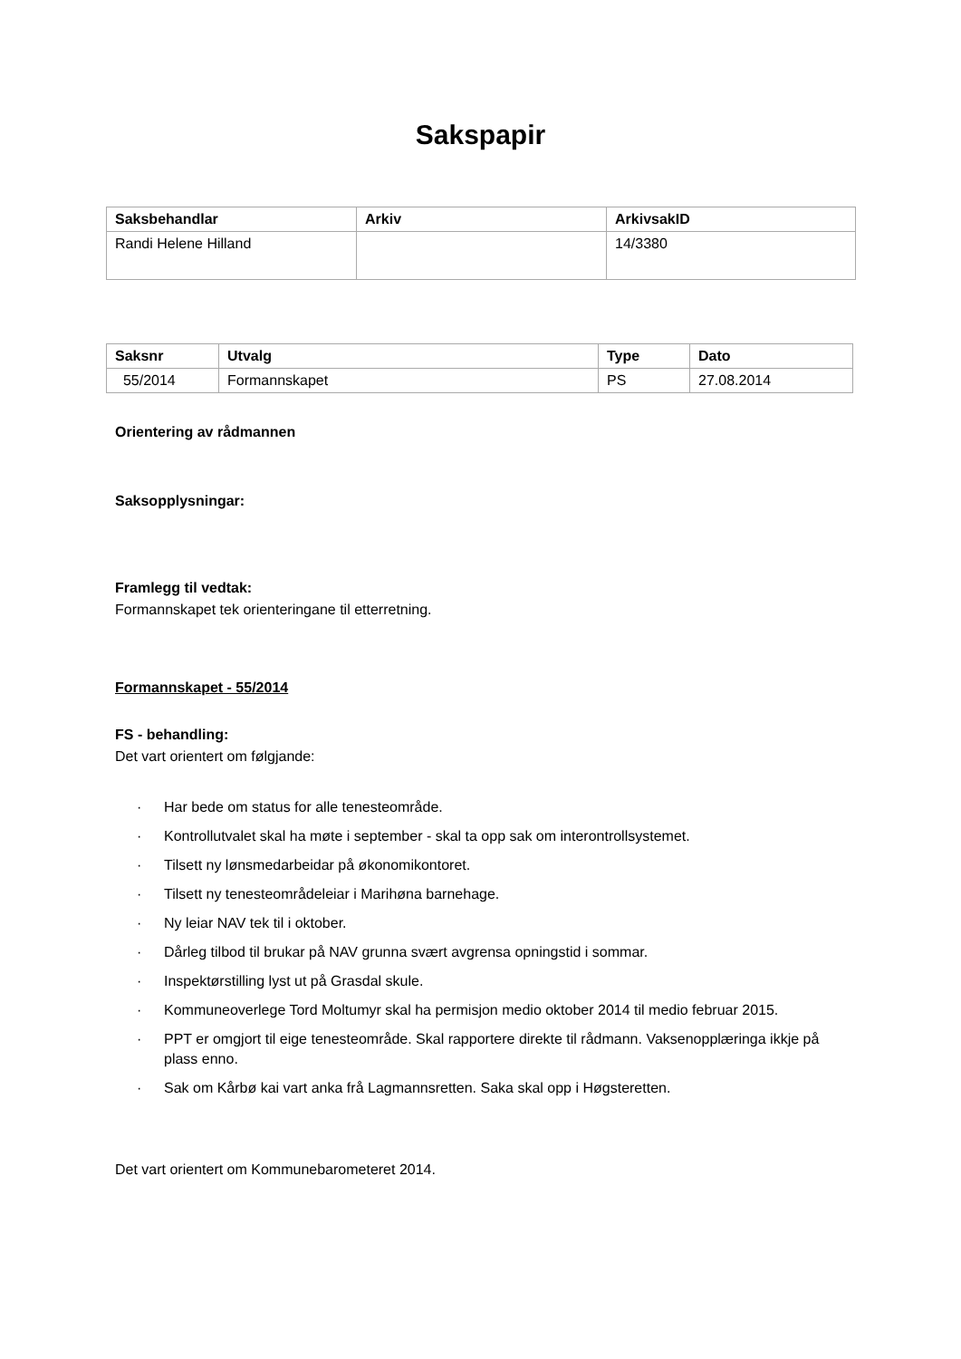Sakspapir
| Saksbehandlar | Arkiv | ArkivsakID |
| --- | --- | --- |
| Randi Helene Hilland | | 14/3380 |
| Saksnr | Utvalg | Type | Dato |
| --- | --- | --- | --- |
| 55/2014 | Formannskapet | PS | 27.08.2014 |
Orientering av rådmannen
Saksopplysningar:
Framlegg til vedtak:
Formannskapet tek orienteringane til etterretning.
Formannskapet - 55/2014
FS - behandling:
Det vart orientert om følgjande:
· Har bede om status for alle tenesteområde.
· Kontrollutvalet skal ha møte i september - skal ta opp sak om interontrollsystemet.
· Tilsett ny lønsmedarbeidar på økonomikontoret.
· Tilsett ny tenesteområdeleiar i Marihøna barnehage.
· Ny leiar NAV tek til i oktober.
· Dårleg tilbod til brukar på NAV grunna svært avgrensa opningstid i sommar.
· Inspektørstilling lyst ut på Grasdal skule.
· Kommuneoverlege Tord Moltumyr skal ha permisjon medio oktober 2014 til medio februar 2015.
· PPT er omgjort til eige tenesteområde. Skal rapportere direkte til rådmann. Vaksenopplæringa ikkje på plass enno.
· Sak om Kårbø kai vart anka frå Lagmannsretten. Saka skal opp i Høgsteretten.
Det vart orientert om Kommunebarometeret 2014.